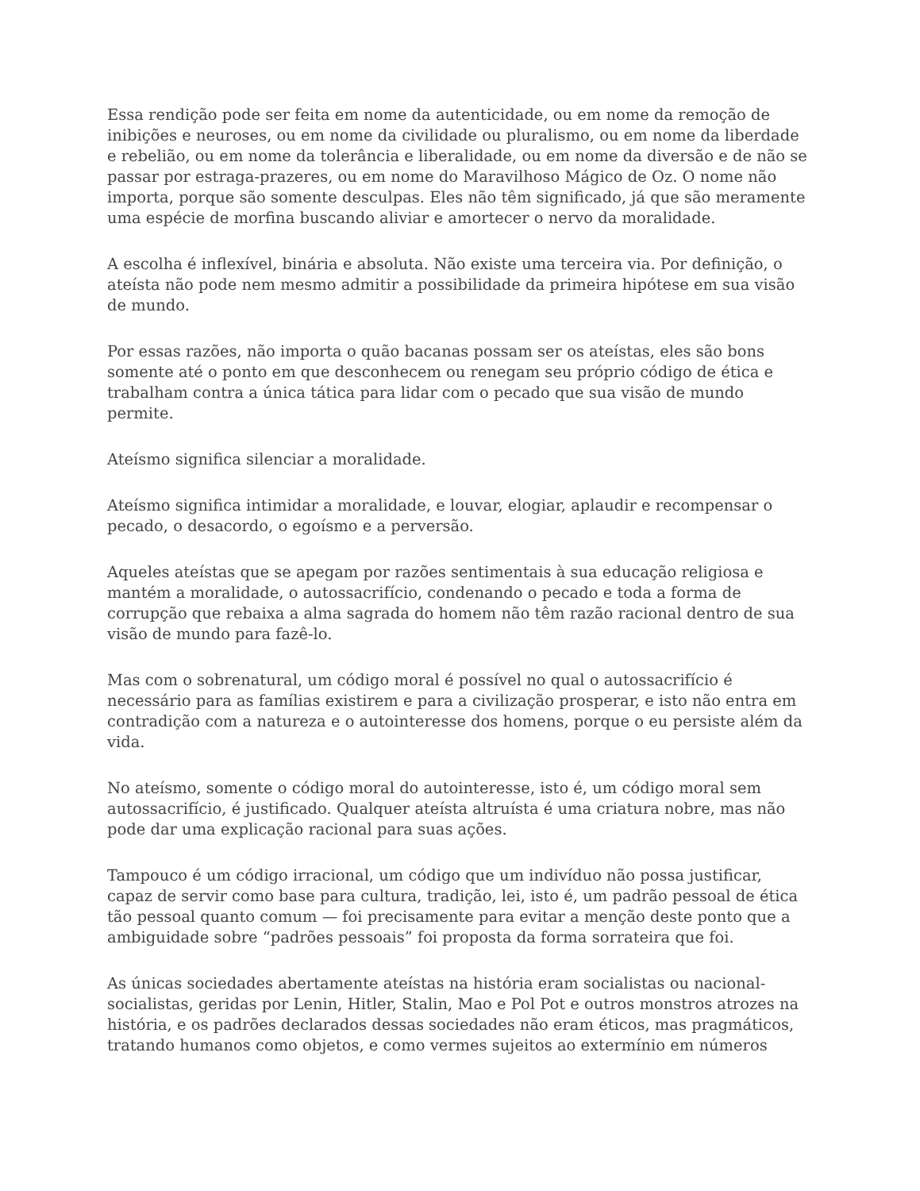Essa rendição pode ser feita em nome da autenticidade, ou em nome da remoção de inibições e neuroses, ou em nome da civilidade ou pluralismo, ou em nome da liberdade e rebelião, ou em nome da tolerância e liberalidade, ou em nome da diversão e de não se passar por estraga-prazeres, ou em nome do Maravilhoso Mágico de Oz. O nome não importa, porque são somente desculpas. Eles não têm significado, já que são meramente uma espécie de morfina buscando aliviar e amortecer o nervo da moralidade.
A escolha é inflexível, binária e absoluta. Não existe uma terceira via. Por definição, o ateísta não pode nem mesmo admitir a possibilidade da primeira hipótese em sua visão de mundo.
Por essas razões, não importa o quão bacanas possam ser os ateístas, eles são bons somente até o ponto em que desconhecem ou renegam seu próprio código de ética e trabalham contra a única tática para lidar com o pecado que sua visão de mundo permite.
Ateísmo significa silenciar a moralidade.
Ateísmo significa intimidar a moralidade, e louvar, elogiar, aplaudir e recompensar o pecado, o desacordo, o egoísmo e a perversão.
Aqueles ateístas que se apegam por razões sentimentais à sua educação religiosa e mantém a moralidade, o autossacrifício, condenando o pecado e toda a forma de corrupção que rebaixa a alma sagrada do homem não têm razão racional dentro de sua visão de mundo para fazê-lo.
Mas com o sobrenatural, um código moral é possível no qual o autossacrifício é necessário para as famílias existirem e para a civilização prosperar, e isto não entra em contradição com a natureza e o autointeresse dos homens, porque o eu persiste além da vida.
No ateísmo, somente o código moral do autointeresse, isto é, um código moral sem autossacrifício, é justificado. Qualquer ateísta altruísta é uma criatura nobre, mas não pode dar uma explicação racional para suas ações.
Tampouco é um código irracional, um código que um indivíduo não possa justificar, capaz de servir como base para cultura, tradição, lei, isto é, um padrão pessoal de ética tão pessoal quanto comum — foi precisamente para evitar a menção deste ponto que a ambiguidade sobre “padrões pessoais” foi proposta da forma sorrateira que foi.
As únicas sociedades abertamente ateístas na história eram socialistas ou nacional-socialistas, geridas por Lenin, Hitler, Stalin, Mao e Pol Pot e outros monstros atrozes na história, e os padrões declarados dessas sociedades não eram éticos, mas pragmáticos, tratando humanos como objetos, e como vermes sujeitos ao extermínio em números